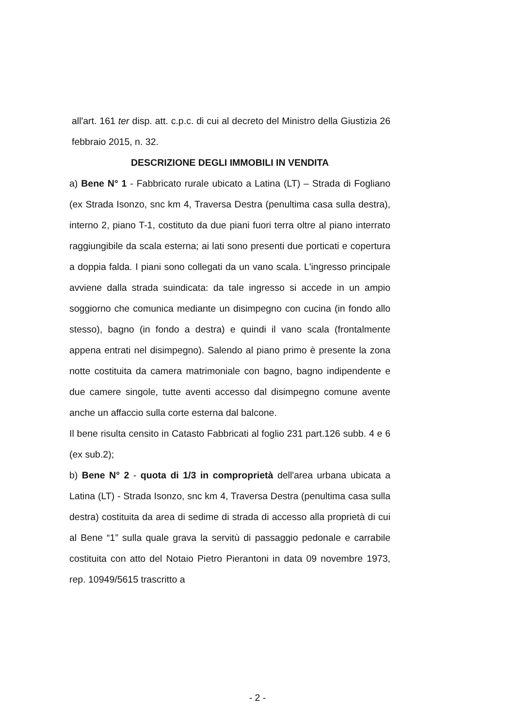all'art. 161 ter disp. att. c.p.c. di cui al decreto del Ministro della Giustizia 26 febbraio 2015, n. 32.
DESCRIZIONE DEGLI IMMOBILI IN VENDITA
a) Bene N° 1 - Fabbricato rurale ubicato a Latina (LT) – Strada di Fogliano (ex Strada Isonzo, snc km 4, Traversa Destra (penultima casa sulla destra), interno 2, piano T-1, costituto da due piani fuori terra oltre al piano interrato raggiungibile da scala esterna; ai lati sono presenti due porticati e copertura a doppia falda. I piani sono collegati da un vano scala. L'ingresso principale avviene dalla strada suindicata: da tale ingresso si accede in un ampio soggiorno che comunica mediante un disimpegno con cucina (in fondo allo stesso), bagno (in fondo a destra) e quindi il vano scala (frontalmente appena entrati nel disimpegno). Salendo al piano primo è presente la zona notte costituita da camera matrimoniale con bagno, bagno indipendente e due camere singole, tutte aventi accesso dal disimpegno comune avente anche un affaccio sulla corte esterna dal balcone.
Il bene risulta censito in Catasto Fabbricati al foglio 231 part.126 subb. 4 e 6 (ex sub.2);
b) Bene N° 2 - quota di 1/3 in comproprietà dell'area urbana ubicata a Latina (LT) - Strada Isonzo, snc km 4, Traversa Destra (penultima casa sulla destra) costituita da area di sedime di strada di accesso alla proprietà di cui al Bene “1” sulla quale grava la servitù di passaggio pedonale e carrabile costituita con atto del Notaio Pietro Pierantoni in data 09 novembre 1973, rep. 10949/5615 trascritto a
- 2 -